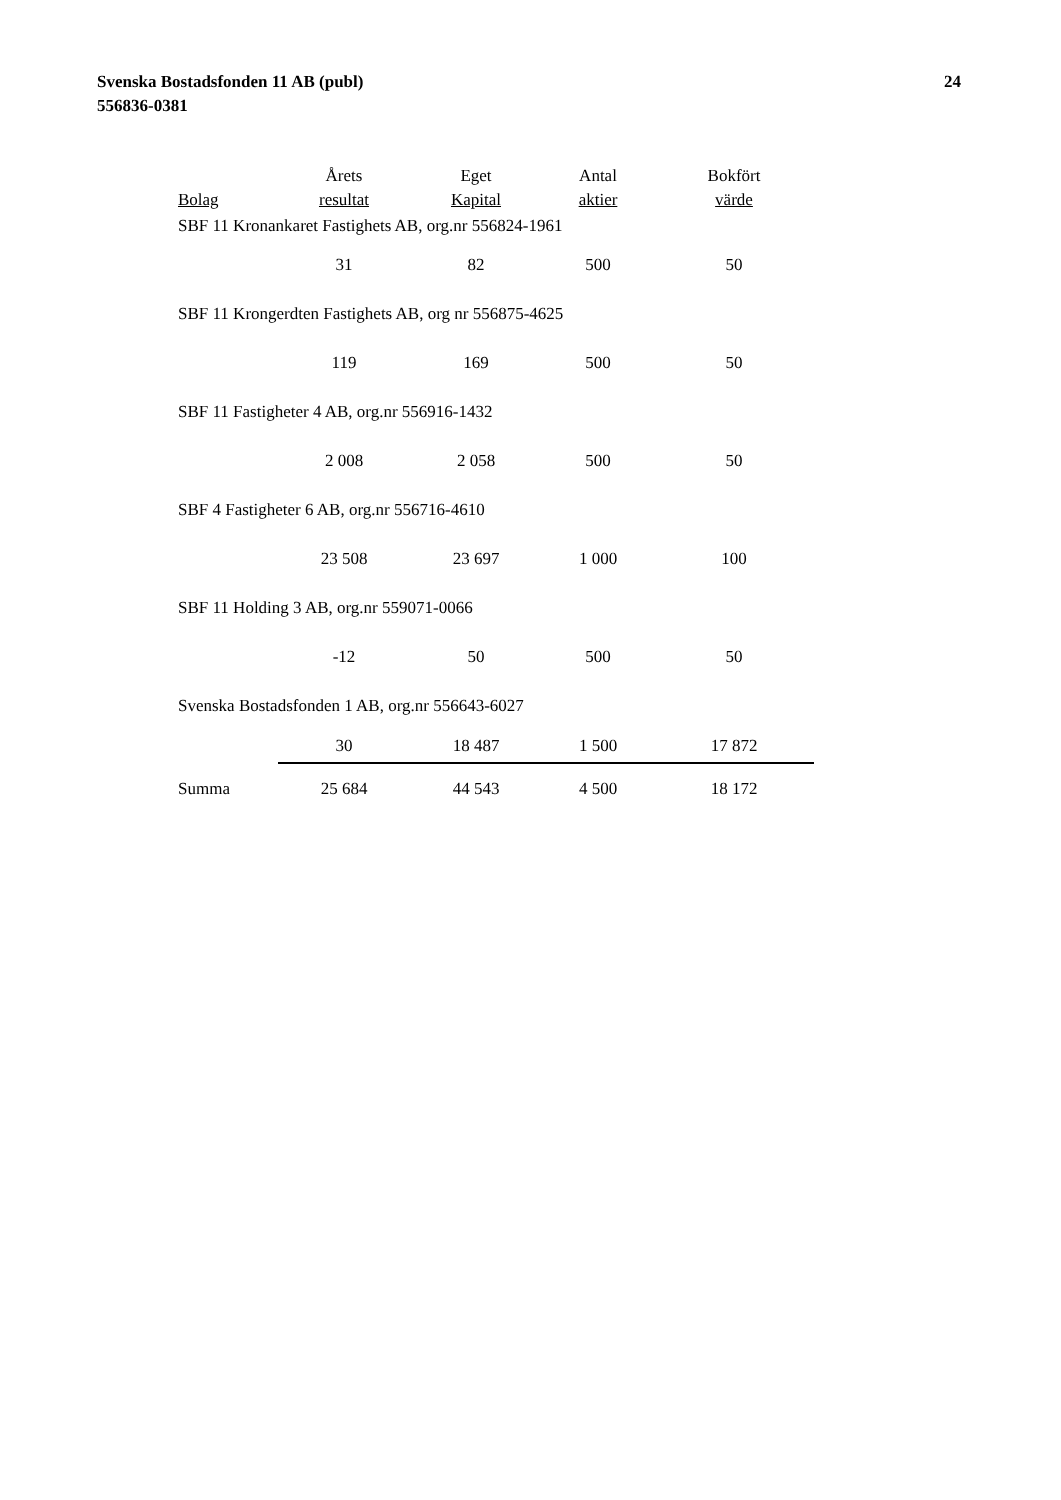Svenska Bostadsfonden 11 AB (publ)
556836-0381
24
| | Årets | Eget | Antal | Bokfört |
| --- | --- | --- | --- | --- |
| Bolag | resultat | Kapital | aktier | värde |
| SBF 11 Kronankaret Fastighets AB, org.nr 556824-1961 | | | | |
| | 31 | 82 | 500 | 50 |
| SBF 11 Krongerdten Fastighets AB, org nr 556875-4625 | | | | |
| | 119 | 169 | 500 | 50 |
| SBF 11 Fastigheter 4 AB, org.nr 556916-1432 | | | | |
| | 2 008 | 2 058 | 500 | 50 |
| SBF 4 Fastigheter 6 AB, org.nr 556716-4610 | | | | |
| | 23 508 | 23 697 | 1 000 | 100 |
| SBF 11 Holding 3 AB, org.nr 559071-0066 | | | | |
| | -12 | 50 | 500 | 50 |
| Svenska Bostadsfonden 1 AB, org.nr 556643-6027 | | | | |
| | 30 | 18 487 | 1 500 | 17 872 |
| Summa | 25 684 | 44 543 | 4 500 | 18 172 |